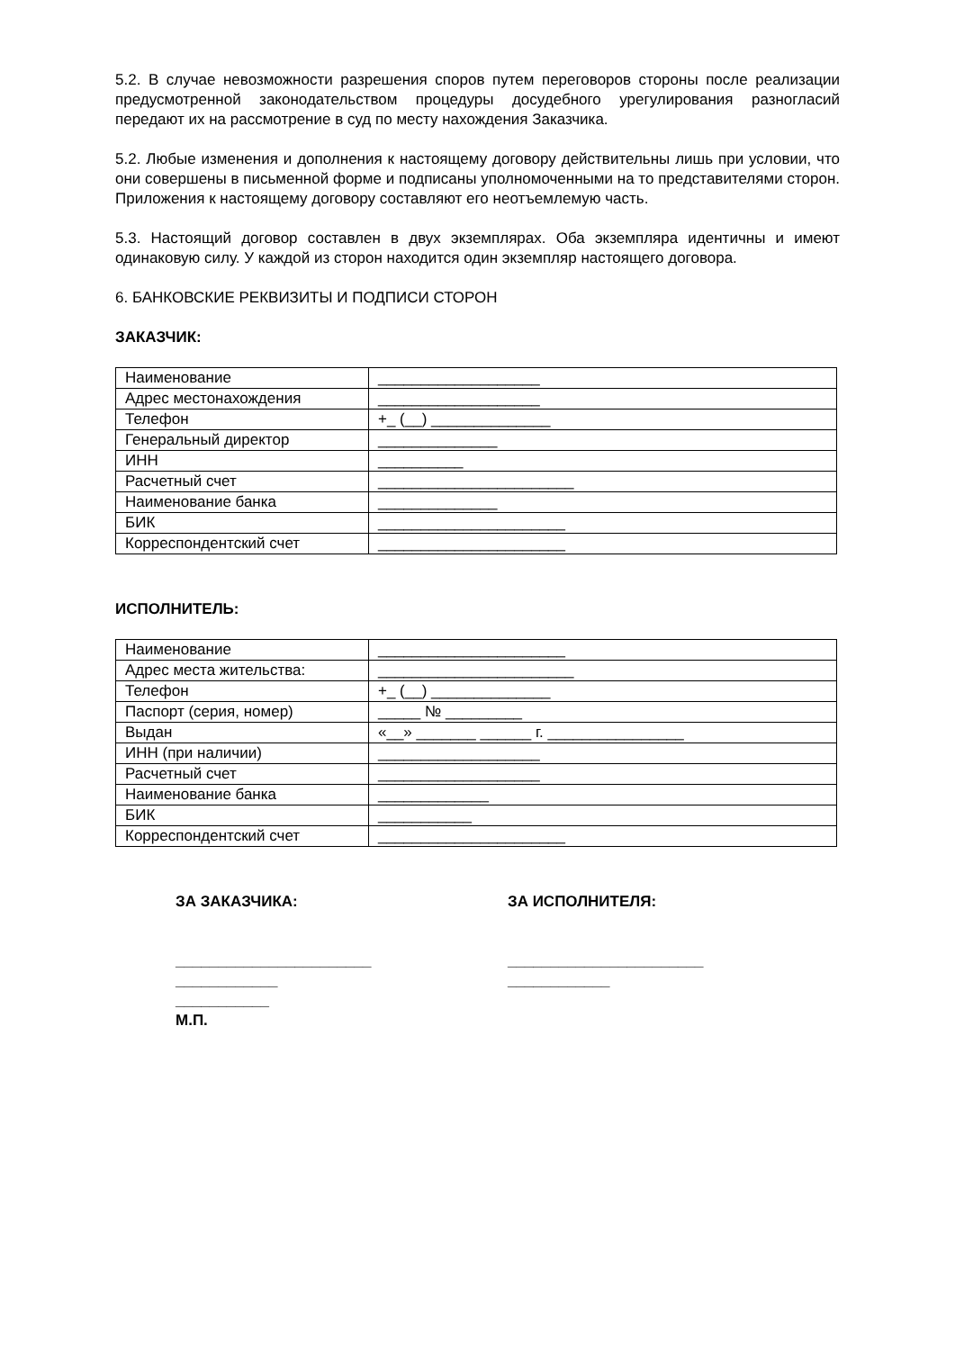5.2. В случае невозможности разрешения споров путем переговоров стороны после реализации предусмотренной законодательством процедуры досудебного урегулирования разногласий передают их на рассмотрение в суд по месту нахождения Заказчика.
5.2. Любые изменения и дополнения к настоящему договору действительны лишь при условии, что они совершены в письменной форме и подписаны уполномоченными на то представителями сторон. Приложения к настоящему договору составляют его неотъемлемую часть.
5.3. Настоящий договор составлен в двух экземплярах. Оба экземпляра идентичны и имеют одинаковую силу. У каждой из сторон находится один экземпляр настоящего договора.
6. БАНКОВСКИЕ РЕКВИЗИТЫ И ПОДПИСИ СТОРОН
ЗАКАЗЧИК:
| Наименование | ___________________ |
| Адрес местонахождения | ___________________ |
| Телефон | +_ (__) ______________ |
| Генеральный директор | ______________ |
| ИНН | __________ |
| Расчетный счет | _______________________ |
| Наименование банка | ______________ |
| БИК | ______________________ |
| Корреспондентский счет | ______________________ |
ИСПОЛНИТЕЛЬ:
| Наименование | ______________________ |
| Адрес места жительства: | _______________________ |
| Телефон | +_ (__) ______________ |
| Паспорт (серия, номер) | _____ № _________ |
| Выдан | «__» _______ ______ г. ________________ |
| ИНН (при наличии) | ___________________ |
| Расчетный счет | ___________________ |
| Наименование банка | _____________ |
| БИК | ___________ |
| Корреспондентский счет | ______________________ |
ЗА ЗАКАЗЧИКА:
_______________________
____________
___________
М.П.
ЗА ИСПОЛНИТЕЛЯ:
_______________________
____________